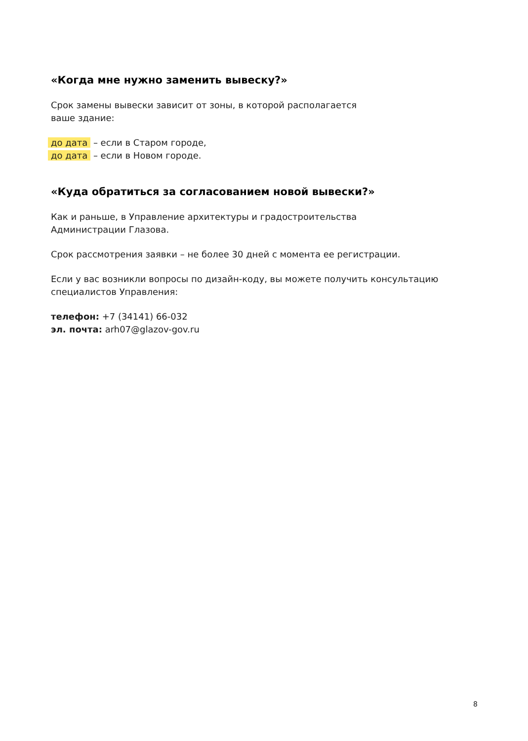«Когда мне нужно заменить вывеску?»
Срок замены вывески зависит от зоны, в которой располагается
ваше здание:
до дата – если в Старом городе,
до дата – если в Новом городе.
«Куда обратиться за согласованием новой вывески?»
Как и раньше, в Управление архитектуры и градостроительства
Администрации Глазова.
Срок рассмотрения заявки – не более 30 дней с момента ее регистрации.
Если у вас возникли вопросы по дизайн-коду, вы можете получить консультацию специалистов Управления:
телефон: +7 (34141) 66-032
эл. почта: arh07@glazov-gov.ru
8